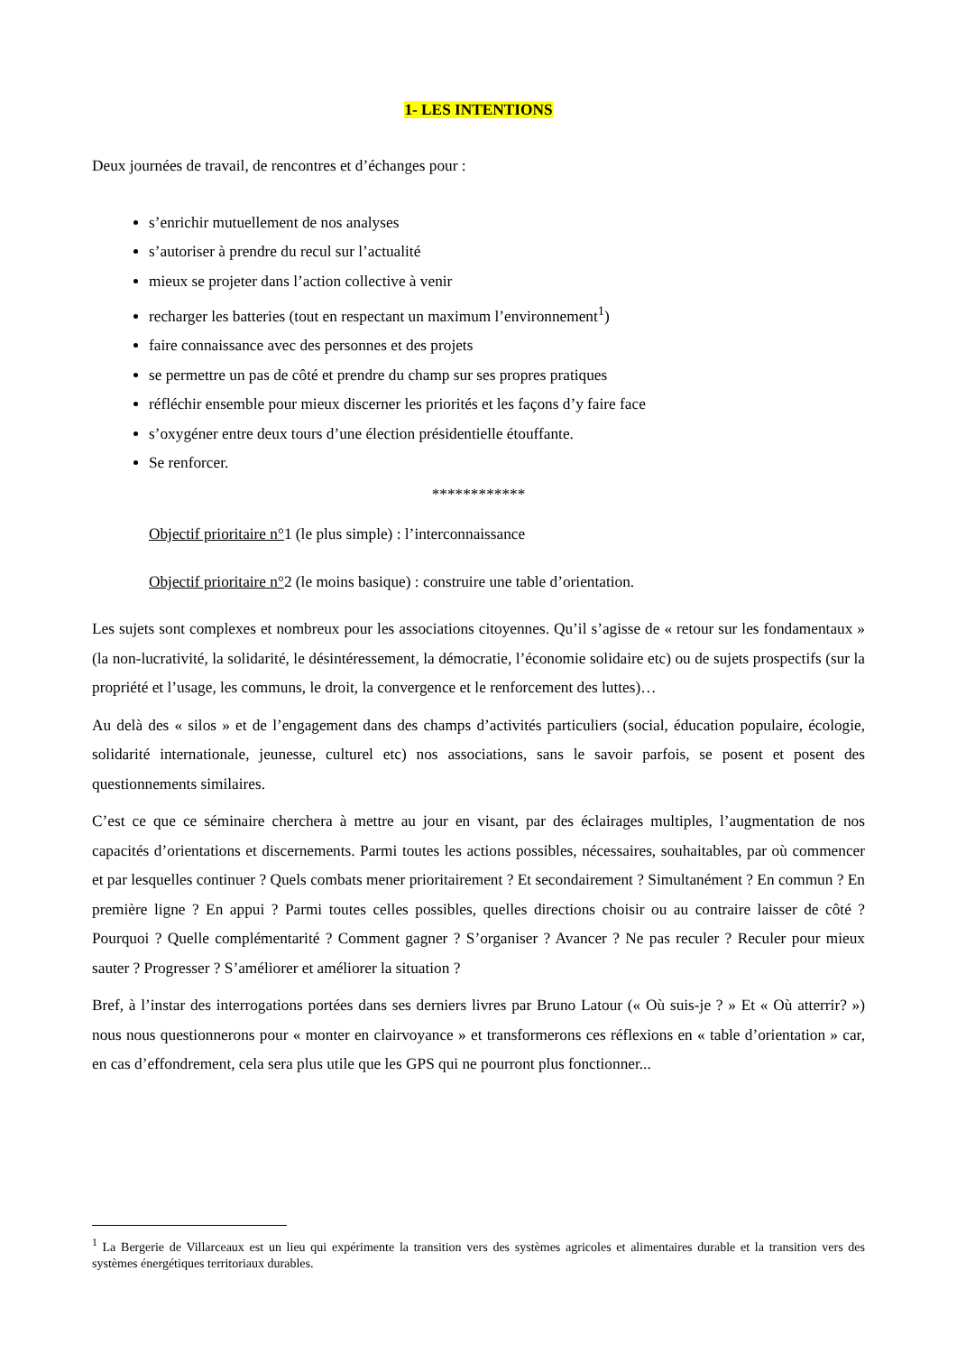1- LES INTENTIONS
Deux journées de travail, de rencontres et d’échanges pour :
s’enrichir mutuellement de nos analyses
s’autoriser à prendre du recul sur l’actualité
mieux se projeter dans l’action collective à venir
recharger les batteries (tout en respectant un maximum l’environnement<sup>1</sup>)
faire connaissance avec des personnes et des projets
se permettre un pas de côté et prendre du champ sur ses propres pratiques
réfléchir ensemble pour mieux discerner les priorités et les façons d’y faire face
s’oxygéner entre deux tours d’une élection présidentielle étouffante.
Se renforcer.
************
Objectif prioritaire n°1 (le plus simple) : l’interconnaissance
Objectif prioritaire n°2 (le moins basique) : construire une table d’orientation.
Les sujets sont complexes et nombreux pour les associations citoyennes. Qu’il s’agisse de « retour sur les fondamentaux » (la non-lucrativité, la solidarité, le désintéressement, la démocratie, l’économie solidaire etc) ou de sujets prospectifs (sur la propriété et l’usage, les communs, le droit, la convergence et le renforcement des luttes)…
Au delà des « silos » et de l’engagement dans des champs d’activités particuliers (social, éducation populaire, écologie, solidarité internationale, jeunesse, culturel etc) nos associations, sans le savoir parfois, se posent et posent des questionnements similaires.
C’est ce que ce séminaire cherchera à mettre au jour en visant, par des éclairages multiples, l’augmentation de nos capacités d’orientations et discernements. Parmi toutes les actions possibles, nécessaires, souhaitables, par où commencer et par lesquelles continuer ? Quels combats mener prioritairement ? Et secondairement ? Simultanément ? En commun ? En première ligne ? En appui ? Parmi toutes celles possibles, quelles directions choisir ou au contraire laisser de côté ? Pourquoi ? Quelle complémentarité ? Comment gagner ? S’organiser ? Avancer ? Ne pas reculer ? Reculer pour mieux sauter ? Progresser ? S’améliorer et améliorer la situation ?
Bref, à l’instar des interrogations portées dans ses derniers livres par Bruno Latour (« Où suis-je ? » Et « Où atterrir? ») nous nous questionnerons pour « monter en clairvoyance » et transformerons ces réflexions en « table d’orientation » car, en cas d’effondrement, cela sera plus utile que les GPS qui ne pourront plus fonctionner...
<sup>1</sup> La Bergerie de Villarceaux est un lieu qui expérimente la transition vers des systèmes agricoles et alimentaires durable et la transition vers des systèmes énergétiques territoriaux durables.